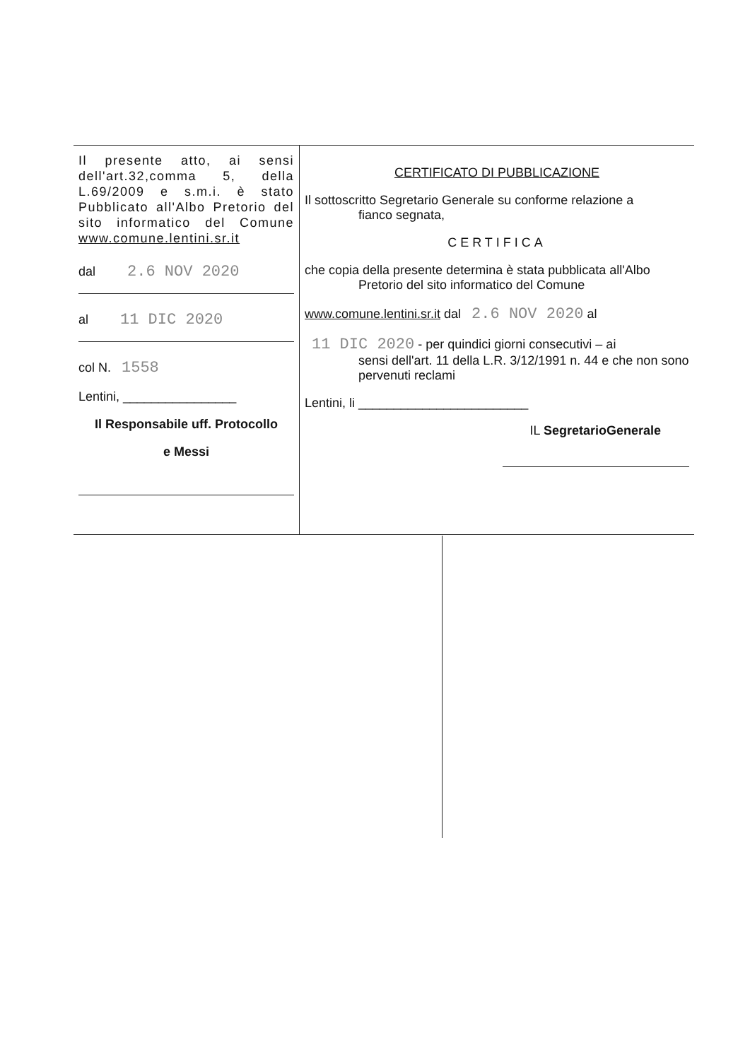| Il presente atto, ai sensi dell'art.32,comma 5, della L.69/2009 e s.m.i. è stato Pubblicato all'Albo Pretorio del sito informatico del Comune www.comune.lentini.sr.it dal 2.6 NOV 2020 al 11 DIC 2020 col N. 1558 Lentini, ________________ Il Responsabile uff. Protocollo e Messi | CERTIFICATO DI PUBBLICAZIONE Il sottoscritto Segretario Generale su conforme relazione a fianco segnata, CERTIFICA che copia della presente determina è stata pubblicata all'Albo Pretorio del sito informatico del Comune www.comune.lentini.sr.it dal 2.6 NOV 2020 al 11 DIC 2020 - per quindici giorni consecutivi – ai sensi dell'art. 11 della L.R. 3/12/1991 n. 44 e che non sono pervenuti reclami Lentini, li ________________________ IL SegretarioGenerale |